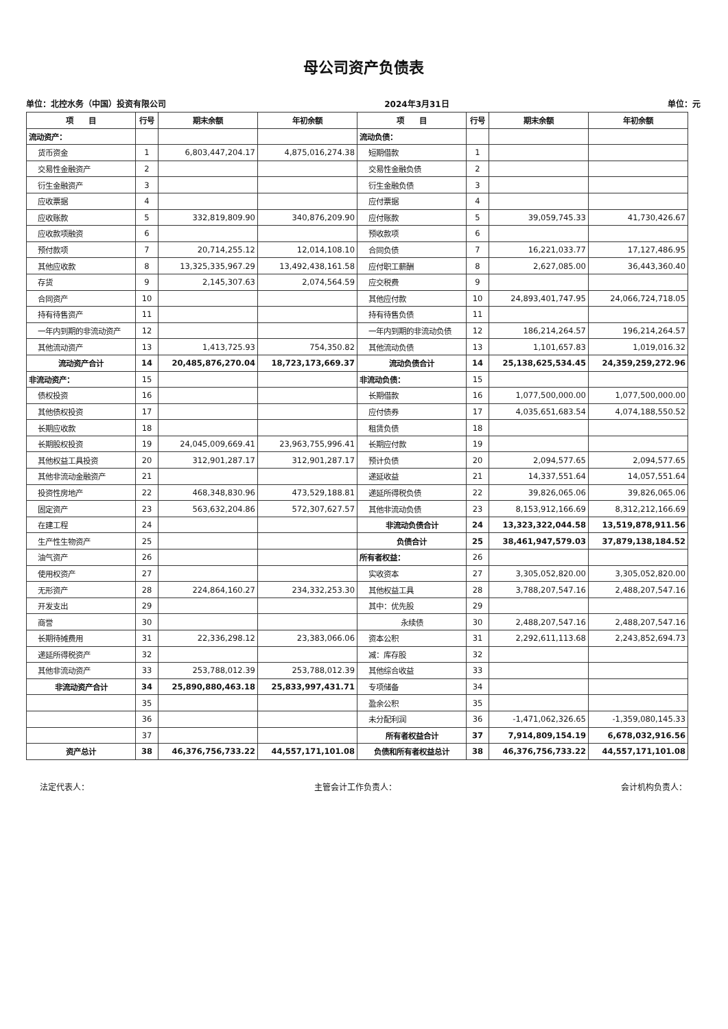母公司资产负债表
单位：北控水务（中国）投资有限公司 2024年3月31日 单位：元
| 项 目 | 行号 | 期末余额 | 年初余额 | 项 目 | 行号 | 期末余额 | 年初余额 |
| --- | --- | --- | --- | --- | --- | --- | --- |
| 流动资产： | | | | 流动负债： | | | |
| 货币资金 | 1 | 6,803,447,204.17 | 4,875,016,274.38 | 短期借款 | 1 | | |
| 交易性金融资产 | 2 | | | 交易性金融负债 | 2 | | |
| 衍生金融资产 | 3 | | | 衍生金融负债 | 3 | | |
| 应收票据 | 4 | | | 应付票据 | 4 | | |
| 应收账款 | 5 | 332,819,809.90 | 340,876,209.90 | 应付账款 | 5 | 39,059,745.33 | 41,730,426.67 |
| 应收款项融资 | 6 | | | 预收款项 | 6 | | |
| 预付款项 | 7 | 20,714,255.12 | 12,014,108.10 | 合同负债 | 7 | 16,221,033.77 | 17,127,486.95 |
| 其他应收款 | 8 | 13,325,335,967.29 | 13,492,438,161.58 | 应付职工薪酬 | 8 | 2,627,085.00 | 36,443,360.40 |
| 存货 | 9 | 2,145,307.63 | 2,074,564.59 | 应交税费 | 9 | | |
| 合同资产 | 10 | | | 其他应付款 | 10 | 24,893,401,747.95 | 24,066,724,718.05 |
| 持有待售资产 | 11 | | | 持有待售负债 | 11 | | |
| 一年内到期的非流动资产 | 12 | | | 一年内到期的非流动负债 | 12 | 186,214,264.57 | 196,214,264.57 |
| 其他流动资产 | 13 | 1,413,725.93 | 754,350.82 | 其他流动负债 | 13 | 1,101,657.83 | 1,019,016.32 |
| 流动资产合计 | 14 | 20,485,876,270.04 | 18,723,173,669.37 | 流动负债合计 | 14 | 25,138,625,534.45 | 24,359,259,272.96 |
| 非流动资产： | 15 | | | 非流动负债： | 15 | | |
| 债权投资 | 16 | | | 长期借款 | 16 | 1,077,500,000.00 | 1,077,500,000.00 |
| 其他债权投资 | 17 | | | 应付债券 | 17 | 4,035,651,683.54 | 4,074,188,550.52 |
| 长期应收款 | 18 | | | 租赁负债 | 18 | | |
| 长期股权投资 | 19 | 24,045,009,669.41 | 23,963,755,996.41 | 长期应付款 | 19 | | |
| 其他权益工具投资 | 20 | 312,901,287.17 | 312,901,287.17 | 预计负债 | 20 | 2,094,577.65 | 2,094,577.65 |
| 其他非流动金融资产 | 21 | | | 递延收益 | 21 | 14,337,551.64 | 14,057,551.64 |
| 投资性房地产 | 22 | 468,348,830.96 | 473,529,188.81 | 递延所得税负债 | 22 | 39,826,065.06 | 39,826,065.06 |
| 固定资产 | 23 | 563,632,204.86 | 572,307,627.57 | 其他非流动负债 | 23 | 8,153,912,166.69 | 8,312,212,166.69 |
| 在建工程 | 24 | | | 非流动负债合计 | 24 | 13,323,322,044.58 | 13,519,878,911.56 |
| 生产性生物资产 | 25 | | | 负债合计 | 25 | 38,461,947,579.03 | 37,879,138,184.52 |
| 油气资产 | 26 | | | 所有者权益： | 26 | | |
| 使用权资产 | 27 | | | 实收资本 | 27 | 3,305,052,820.00 | 3,305,052,820.00 |
| 无形资产 | 28 | 224,864,160.27 | 234,332,253.30 | 其他权益工具 | 28 | 3,788,207,547.16 | 2,488,207,547.16 |
| 开发支出 | 29 | | | 其中：优先股 | 29 | | |
| 商誉 | 30 | | | 永续债 | 30 | 2,488,207,547.16 | 2,488,207,547.16 |
| 长期待摊费用 | 31 | 22,336,298.12 | 23,383,066.06 | 资本公积 | 31 | 2,292,611,113.68 | 2,243,852,694.73 |
| 递延所得税资产 | 32 | | | 减：库存股 | 32 | | |
| 其他非流动资产 | 33 | 253,788,012.39 | 253,788,012.39 | 其他综合收益 | 33 | | |
| 非流动资产合计 | 34 | 25,890,880,463.18 | 25,833,997,431.71 | 专项储备 | 34 | | |
| | 35 | | | 盈余公积 | 35 | | |
| | 36 | | | 未分配利润 | 36 | -1,471,062,326.65 | -1,359,080,145.33 |
| | 37 | | | 所有者权益合计 | 37 | 7,914,809,154.19 | 6,678,032,916.56 |
| 资产总计 | 38 | 46,376,756,733.22 | 44,557,171,101.08 | 负债和所有者权益总计 | 38 | 46,376,756,733.22 | 44,557,171,101.08 |
法定代表人： 主管会计工作负责人： 会计机构负责人：